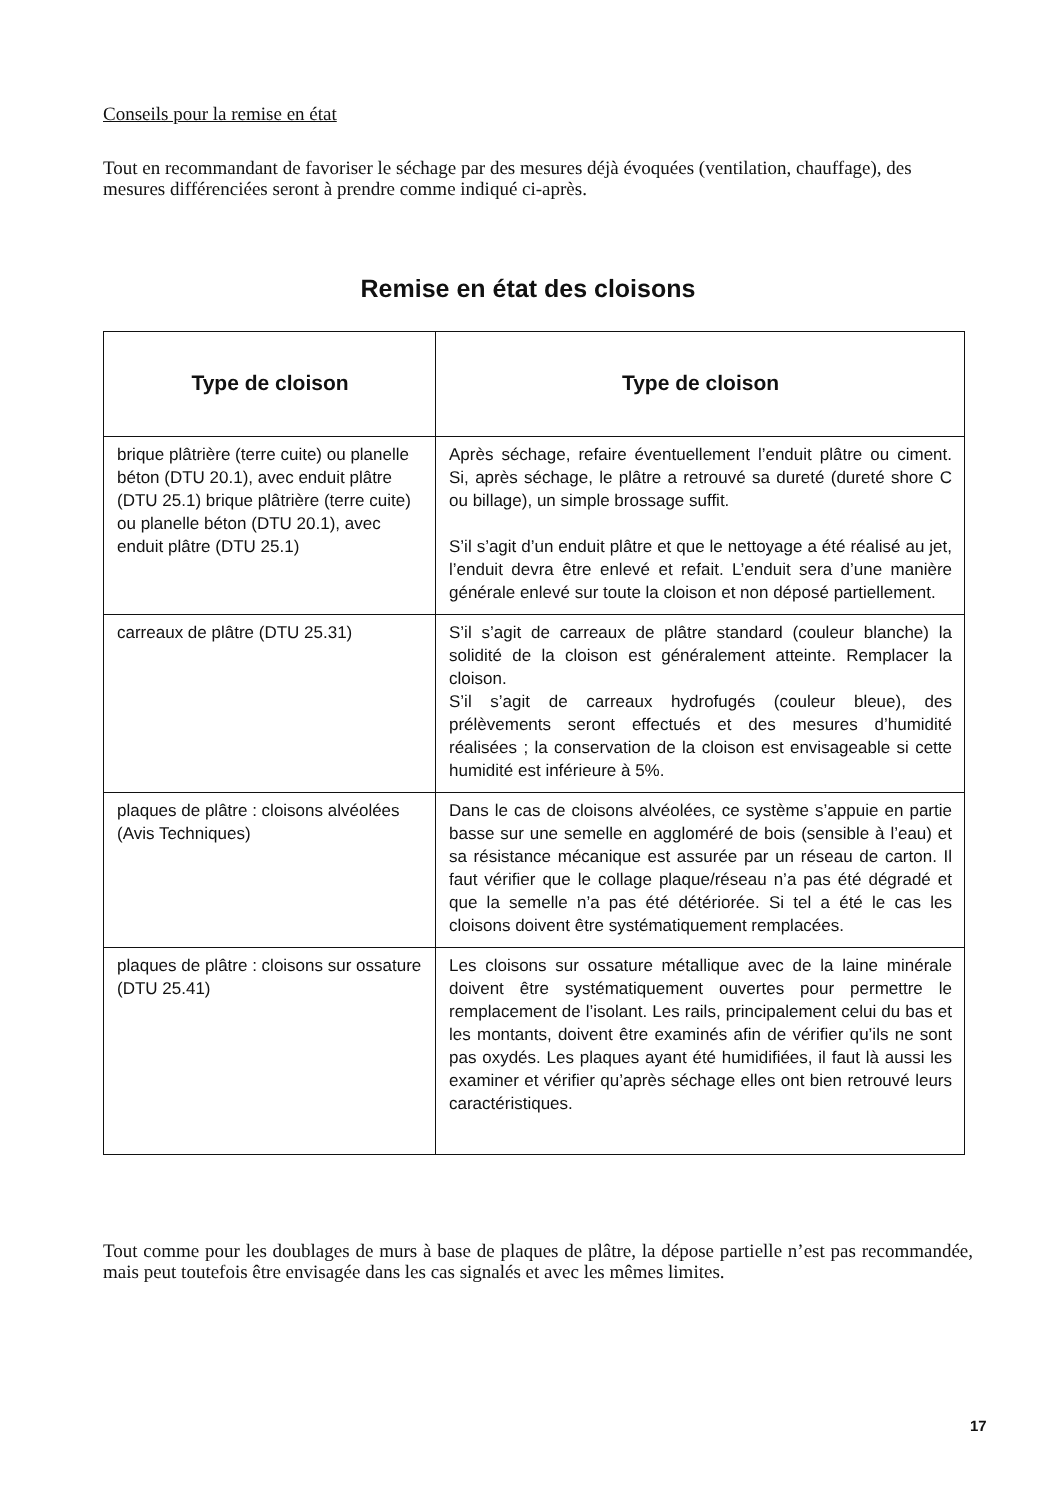Conseils pour la remise en état
Tout en recommandant de favoriser le séchage par des mesures déjà évoquées (ventilation, chauffage), des mesures différenciées seront à prendre comme indiqué ci-après.
Remise en état des cloisons
| Type de cloison | Type de cloison |
| --- | --- |
| brique plâtrière (terre cuite) ou planelle béton (DTU 20.1), avec enduit plâtre (DTU 25.1) brique plâtrière (terre cuite) ou planelle béton (DTU 20.1), avec enduit plâtre (DTU 25.1) | Après séchage, refaire éventuellement l’enduit plâtre ou ciment. Si, après séchage, le plâtre a retrouvé sa dureté (dureté shore C ou billage), un simple brossage suffit. S’il s’agit d’un enduit plâtre et que le nettoyage a été réalisé au jet, l’enduit devra être enlevé et refait. L’enduit sera d’une manière générale enlevé sur toute la cloison et non déposé partiellement. |
| carreaux de plâtre (DTU 25.31) | S’il s’agit de carreaux de plâtre standard (couleur blanche) la solidité de la cloison est généralement atteinte. Remplacer la cloison. S’il s’agit de carreaux hydrofugés (couleur bleue), des prélèvements seront effectués et des mesures d’humidité réalisées ; la conservation de la cloison est envisageable si cette humidité est inférieure à 5%. |
| plaques de plâtre : cloisons alvéolées (Avis Techniques) | Dans le cas de cloisons alvéolées, ce système s’appuie en partie basse sur une semelle en aggloméré de bois (sensible à l’eau) et sa résistance mécanique est assurée par un réseau de carton. Il faut vérifier que le collage plaque/réseau n’a pas été dégradé et que la semelle n’a pas été détériorée. Si tel a été le cas les cloisons doivent être systématiquement remplacées. |
| plaques de plâtre : cloisons sur ossature (DTU 25.41) | Les cloisons sur ossature métallique avec de la laine minérale doivent être systématiquement ouvertes pour permettre le remplacement de l’isolant. Les rails, principalement celui du bas et les montants, doivent être examinés afin de vérifier qu’ils ne sont pas oxydés. Les plaques ayant été humidifiées, il faut là aussi les examiner et vérifier qu’après séchage elles ont bien retrouvé leurs caractéristiques. |
Tout comme pour les doublages de murs à base de plaques de plâtre, la dépose partielle n’est pas recommandée, mais peut toutefois être envisagée dans les cas signalés et avec les mêmes limites.
17